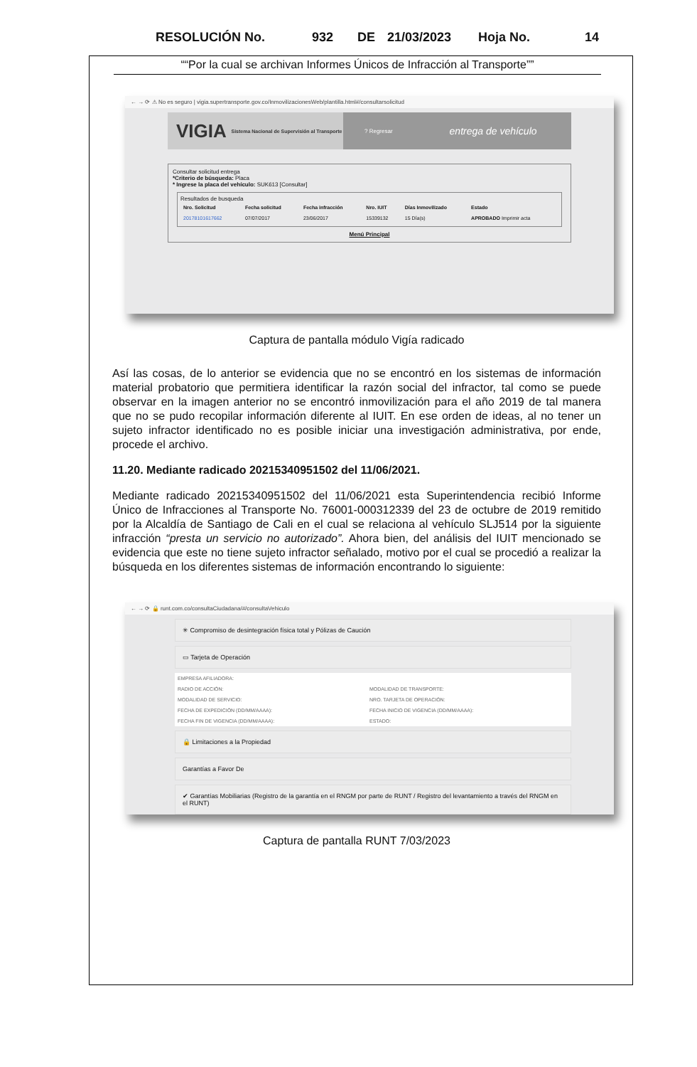RESOLUCIÓN No. 932 DE 21/03/2023 Hoja No. 14
““Por la cual se archivan Informes Únicos de Infracción al Transporte””
← → ⟳ ⚠ No es seguro | vigia.supertransporte.gov.co/InmovilizacionesWeb/plantilla.html#/consultarsolicitud
VIGIA Sistema Nacional de Supervisión al Transporte
? Regresar entrega de vehículo
Consultar solicitud entrega
*Criterio de búsqueda: Placa
* Ingrese la placa del vehículo: SUK613 [Consultar]
Resultados de busqueda
| Nro. Solicitud | Fecha solicitud | Fecha infracción | Nro. IUIT | Días Inmovilizado | Estado |
| --- | --- | --- | --- | --- | --- |
| 20178101617662 | 07/07/2017 | 23/06/2017 | 15339132 | 15 Día(s) | APROBADO Imprimir acta |
Menú Principal
Captura de pantalla módulo Vigía radicado
Así las cosas, de lo anterior se evidencia que no se encontró en los sistemas de información material probatorio que permitiera identificar la razón social del infractor, tal como se puede observar en la imagen anterior no se encontró inmovilización para el año 2019 de tal manera que no se pudo recopilar información diferente al IUIT. En ese orden de ideas, al no tener un sujeto infractor identificado no es posible iniciar una investigación administrativa, por ende, procede el archivo.
11.20. Mediante radicado 20215340951502 del 11/06/2021.
Mediante radicado 20215340951502 del 11/06/2021 esta Superintendencia recibió Informe Único de Infracciones al Transporte No. 76001-000312339 del 23 de octubre de 2019 remitido por la Alcaldía de Santiago de Cali en el cual se relaciona al vehículo SLJ514 por la siguiente infracción “presta un servicio no autorizado”. Ahora bien, del análisis del IUIT mencionado se evidencia que este no tiene sujeto infractor señalado, motivo por el cual se procedió a realizar la búsqueda en los diferentes sistemas de información encontrando lo siguiente:
← → ⟳ 🔒 runt.com.co/consultaCiudadana/#/consultaVehiculo
✳ Compromiso de desintegración física total y Pólizas de Caución
▭ Tarjeta de Operación
| EMPRESA AFILIADORA: | | | |
| RADIO DE ACCIÓN: | | MODALIDAD DE TRANSPORTE: | |
| MODALIDAD DE SERVICIO: | | NRO. TARJETA DE OPERACIÓN: | |
| FECHA DE EXPEDICIÓN (DD/MM/AAAA): | | FECHA INICIO DE VIGENCIA (DD/MM/AAAA): | |
| FECHA FIN DE VIGENCIA (DD/MM/AAAA): | | ESTADO: | |
🔒 Limitaciones a la Propiedad
Garantías a Favor De
✔ Garantías Mobiliarias (Registro de la garantía en el RNGM por parte de RUNT / Registro del levantamiento a través del RNGM en el RUNT)
Captura de pantalla RUNT 7/03/2023